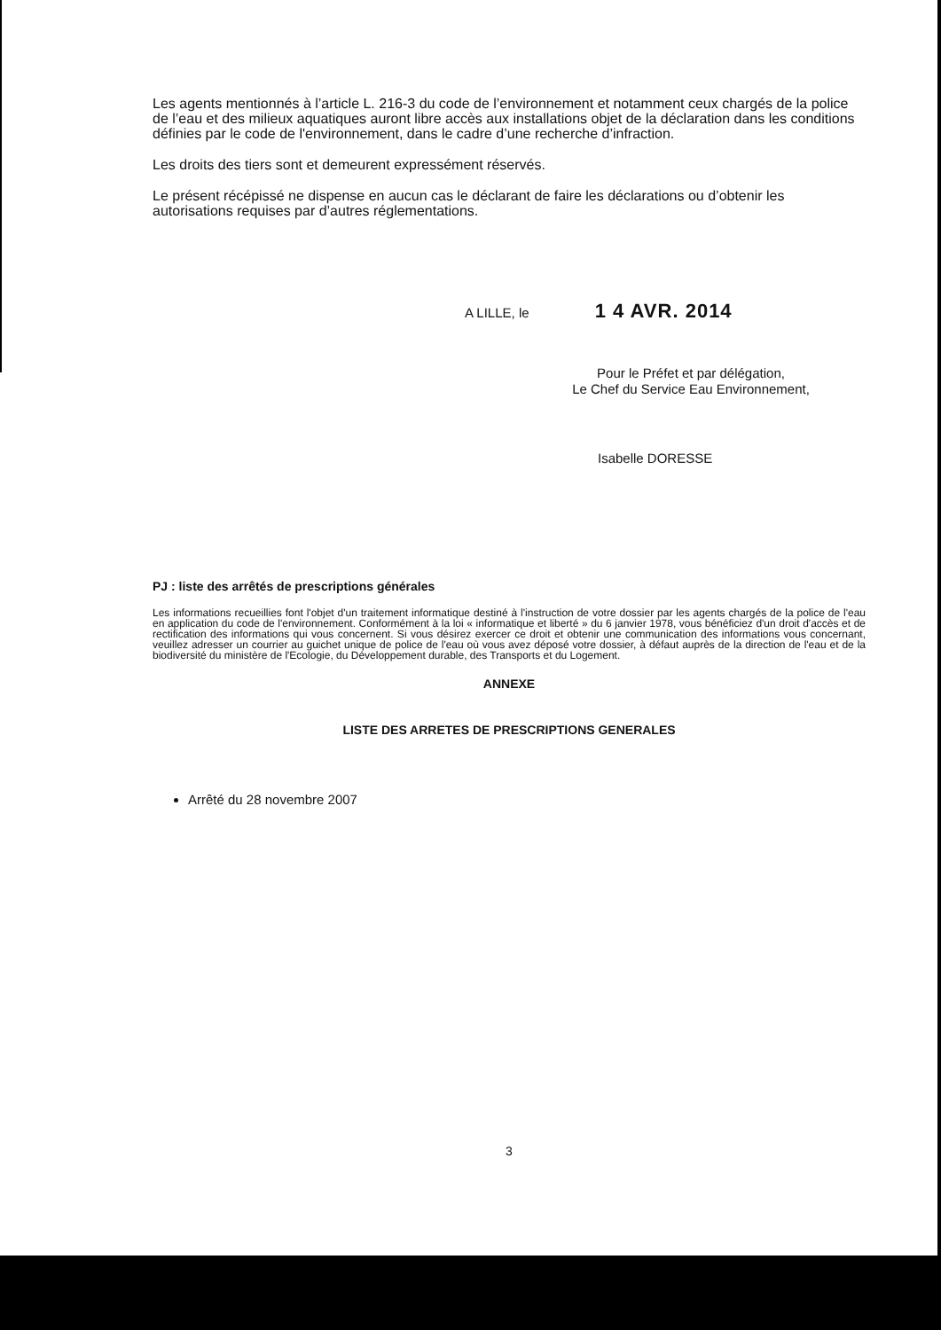Les agents mentionnés à l’article L. 216-3 du code de l’environnement et notamment ceux chargés de la police de l’eau et des milieux aquatiques auront libre accès aux installations objet de la déclaration dans les conditions définies par le code de l'environnement, dans le cadre d’une recherche d’infraction.
Les droits des tiers sont et demeurent expressément réservés.
Le présent récépissé ne dispense en aucun cas le déclarant de faire les déclarations ou d’obtenir les autorisations requises par d’autres réglementations.
A LILLE, le 1 4 AVR. 2014
Pour le Préfet et par délégation,
Le Chef du Service Eau Environnement,
Isabelle DORESSE
PJ : liste des arrêtés de prescriptions générales
Les informations recueillies font l'objet d'un traitement informatique destiné à l'instruction de votre dossier par les agents chargés de la police de l'eau en application du code de l'environnement. Conformément à la loi « informatique et liberté » du 6 janvier 1978, vous bénéficiez d'un droit d'accès et de rectification des informations qui vous concernent. Si vous désirez exercer ce droit et obtenir une communication des informations vous concernant, veuillez adresser un courrier au guichet unique de police de l'eau où vous avez déposé votre dossier, à défaut auprès de la direction de l'eau et de la biodiversité du ministère de l'Ecologie, du Développement durable, des Transports et du Logement.
ANNEXE
LISTE DES ARRETES DE PRESCRIPTIONS GENERALES
Arrêté du 28 novembre 2007
3